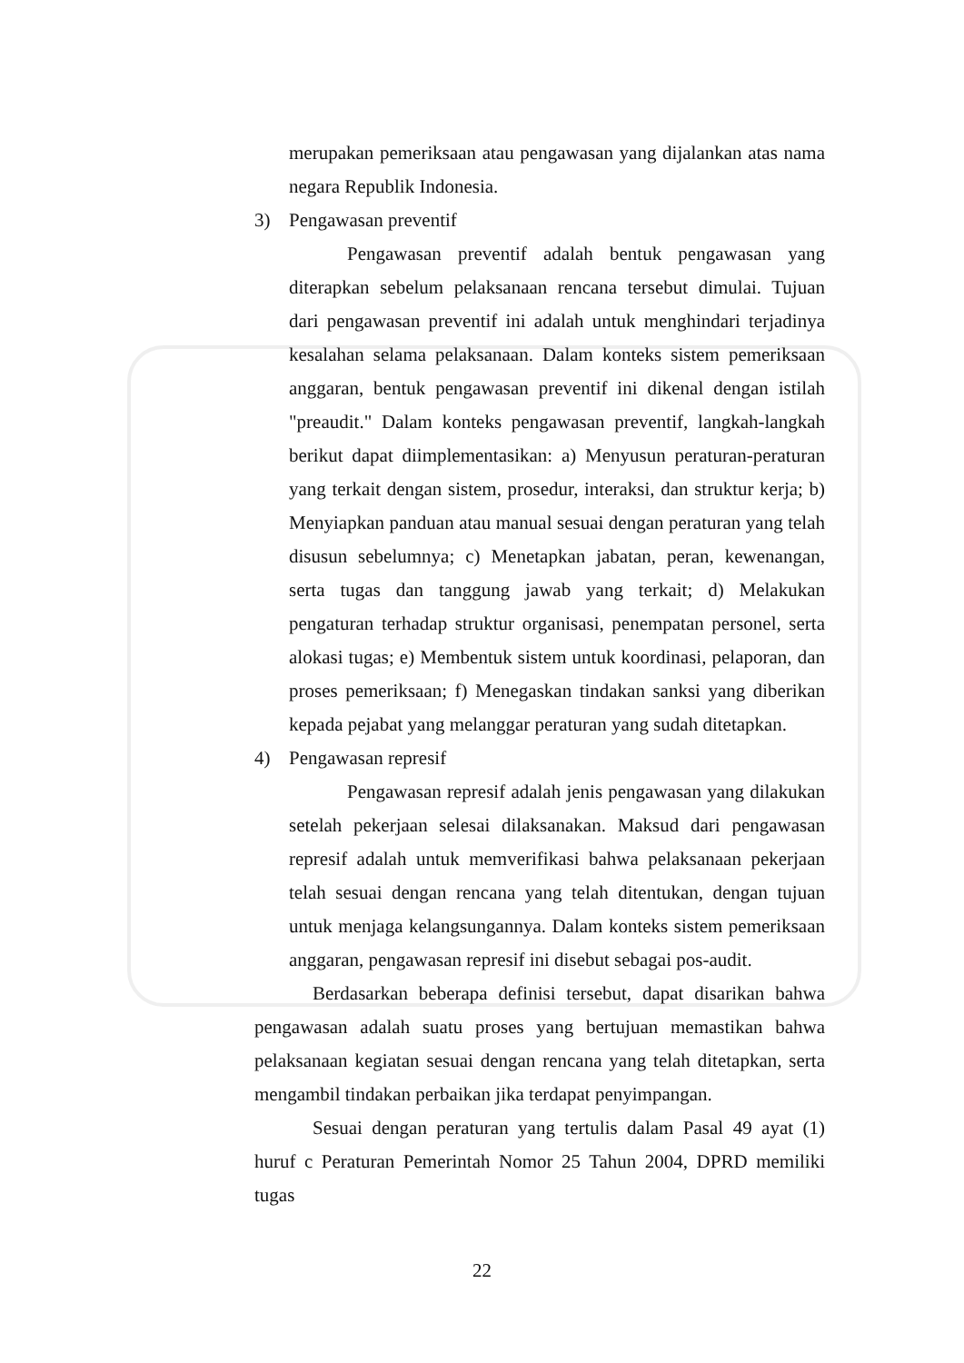merupakan pemeriksaan atau pengawasan yang dijalankan atas nama negara Republik Indonesia.
3) Pengawasan preventif
Pengawasan preventif adalah bentuk pengawasan yang diterapkan sebelum pelaksanaan rencana tersebut dimulai. Tujuan dari pengawasan preventif ini adalah untuk menghindari terjadinya kesalahan selama pelaksanaan. Dalam konteks sistem pemeriksaan anggaran, bentuk pengawasan preventif ini dikenal dengan istilah "preaudit." Dalam konteks pengawasan preventif, langkah-langkah berikut dapat diimplementasikan: a) Menyusun peraturan-peraturan yang terkait dengan sistem, prosedur, interaksi, dan struktur kerja; b) Menyiapkan panduan atau manual sesuai dengan peraturan yang telah disusun sebelumnya; c) Menetapkan jabatan, peran, kewenangan, serta tugas dan tanggung jawab yang terkait; d) Melakukan pengaturan terhadap struktur organisasi, penempatan personel, serta alokasi tugas; e) Membentuk sistem untuk koordinasi, pelaporan, dan proses pemeriksaan; f) Menegaskan tindakan sanksi yang diberikan kepada pejabat yang melanggar peraturan yang sudah ditetapkan.
4) Pengawasan represif
Pengawasan represif adalah jenis pengawasan yang dilakukan setelah pekerjaan selesai dilaksanakan. Maksud dari pengawasan represif adalah untuk memverifikasi bahwa pelaksanaan pekerjaan telah sesuai dengan rencana yang telah ditentukan, dengan tujuan untuk menjaga kelangsungannya. Dalam konteks sistem pemeriksaan anggaran, pengawasan represif ini disebut sebagai pos-audit.
Berdasarkan beberapa definisi tersebut, dapat disarikan bahwa pengawasan adalah suatu proses yang bertujuan memastikan bahwa pelaksanaan kegiatan sesuai dengan rencana yang telah ditetapkan, serta mengambil tindakan perbaikan jika terdapat penyimpangan.
Sesuai dengan peraturan yang tertulis dalam Pasal 49 ayat (1) huruf c Peraturan Pemerintah Nomor 25 Tahun 2004, DPRD memiliki tugas
22